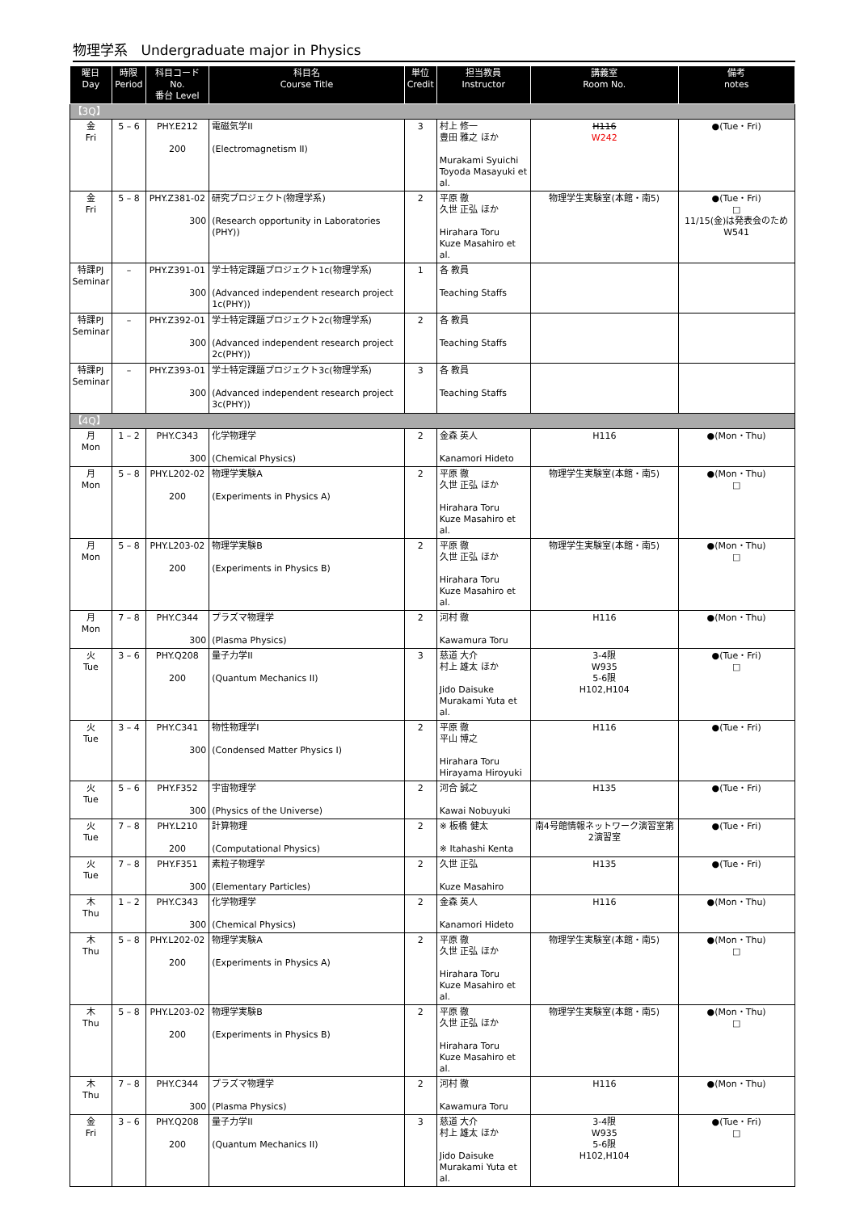物理学系　Undergraduate major in Physics
| 曜日 Day | 時限 Period | 科目コード No. 番台 Level | 科目名 Course Title | 単位 Credit | 担当教員 Instructor | 講義室 Room No. | 備考 notes |
| --- | --- | --- | --- | --- | --- | --- | --- |
| 【3Q】 | | | | | | | |
| 金 Fri | 5 – 6 | PHY.E212 200 | 電磁気学II (Electromagnetism II) | 3 | 村上 修一 豊田 雅之 ほか Murakami Syuichi Toyoda Masayuki et al. | H116 W242 | ●(Tue・Fri) |
| 金 Fri | 5 – 8 | PHY.Z381-02 300 | 研究プロジェクト(物理学系) (Research opportunity in Laboratories (PHY)) | 2 | 平原 徹 久世 正弘 ほか Hirahara Toru Kuze Masahiro et al. | 物理学生実験室(本館・南5) | ●(Tue・Fri) □ 11/15(金)は発表会のため W541 |
| 特課PJ Seminar | – | PHY.Z391-01 300 | 学士特定課題プロジェクト1c(物理学系) (Advanced independent research project 1c(PHY)) | 1 | 各 教員 Teaching Staffs | | |
| 特課PJ Seminar | – | PHY.Z392-01 300 | 学士特定課題プロジェクト2c(物理学系) (Advanced independent research project 2c(PHY)) | 2 | 各 教員 Teaching Staffs | | |
| 特課PJ Seminar | – | PHY.Z393-01 300 | 学士特定課題プロジェクト3c(物理学系) (Advanced independent research project 3c(PHY)) | 3 | 各 教員 Teaching Staffs | | |
| 【4Q】 | | | | | | | |
| 月 Mon | 1 – 2 | PHY.C343 300 | 化学物理学 (Chemical Physics) | 2 | 金森 英人 Kanamori Hideto | H116 | ●(Mon・Thu) |
| 月 Mon | 5 – 8 | PHY.L202-02 200 | 物理学実験A (Experiments in Physics A) | 2 | 平原 徹 久世 正弘 ほか Hirahara Toru Kuze Masahiro et al. | 物理学生実験室(本館・南5) | ●(Mon・Thu) □ |
| 月 Mon | 5 – 8 | PHY.L203-02 200 | 物理学実験B (Experiments in Physics B) | 2 | 平原 徹 久世 正弘 ほか Hirahara Toru Kuze Masahiro et al. | 物理学生実験室(本館・南5) | ●(Mon・Thu) □ |
| 月 Mon | 7 – 8 | PHY.C344 300 | プラズマ物理学 (Plasma Physics) | 2 | 河村 徹 Kawamura Toru | H116 | ●(Mon・Thu) |
| 火 Tue | 3 – 6 | PHY.Q208 200 | 量子力学II (Quantum Mechanics II) | 3 | 慈道 大介 村上 雄太 ほか Jido Daisuke Murakami Yuta et al. | 3-4限 W935 5-6限 H102,H104 | ●(Tue・Fri) □ |
| 火 Tue | 3 – 4 | PHY.C341 300 | 物性物理学I (Condensed Matter Physics I) | 2 | 平原 徹 平山 博之 Hirahara Toru Hirayama Hiroyuki | H116 | ●(Tue・Fri) |
| 火 Tue | 5 – 6 | PHY.F352 300 | 宇宙物理学 (Physics of the Universe) | 2 | 河合 誠之 Kawai Nobuyuki | H135 | ●(Tue・Fri) |
| 火 Tue | 7 – 8 | PHY.L210 200 | 計算物理 (Computational Physics) | 2 | ※ 板橋 健太 ※ Itahashi Kenta | 南4号館情報ネットワーク演習室第2演習室 | ●(Tue・Fri) |
| 火 Tue | 7 – 8 | PHY.F351 300 | 素粒子物理学 (Elementary Particles) | 2 | 久世 正弘 Kuze Masahiro | H135 | ●(Tue・Fri) |
| 木 Thu | 1 – 2 | PHY.C343 300 | 化学物理学 (Chemical Physics) | 2 | 金森 英人 Kanamori Hideto | H116 | ●(Mon・Thu) |
| 木 Thu | 5 – 8 | PHY.L202-02 200 | 物理学実験A (Experiments in Physics A) | 2 | 平原 徹 久世 正弘 ほか Hirahara Toru Kuze Masahiro et al. | 物理学生実験室(本館・南5) | ●(Mon・Thu) □ |
| 木 Thu | 5 – 8 | PHY.L203-02 200 | 物理学実験B (Experiments in Physics B) | 2 | 平原 徹 久世 正弘 ほか Hirahara Toru Kuze Masahiro et al. | 物理学生実験室(本館・南5) | ●(Mon・Thu) □ |
| 木 Thu | 7 – 8 | PHY.C344 300 | プラズマ物理学 (Plasma Physics) | 2 | 河村 徹 Kawamura Toru | H116 | ●(Mon・Thu) |
| 金 Fri | 3 – 6 | PHY.Q208 200 | 量子力学II (Quantum Mechanics II) | 3 | 慈道 大介 村上 雄太 ほか Jido Daisuke Murakami Yuta et al. | 3-4限 W935 5-6限 H102,H104 | ●(Tue・Fri) □ |